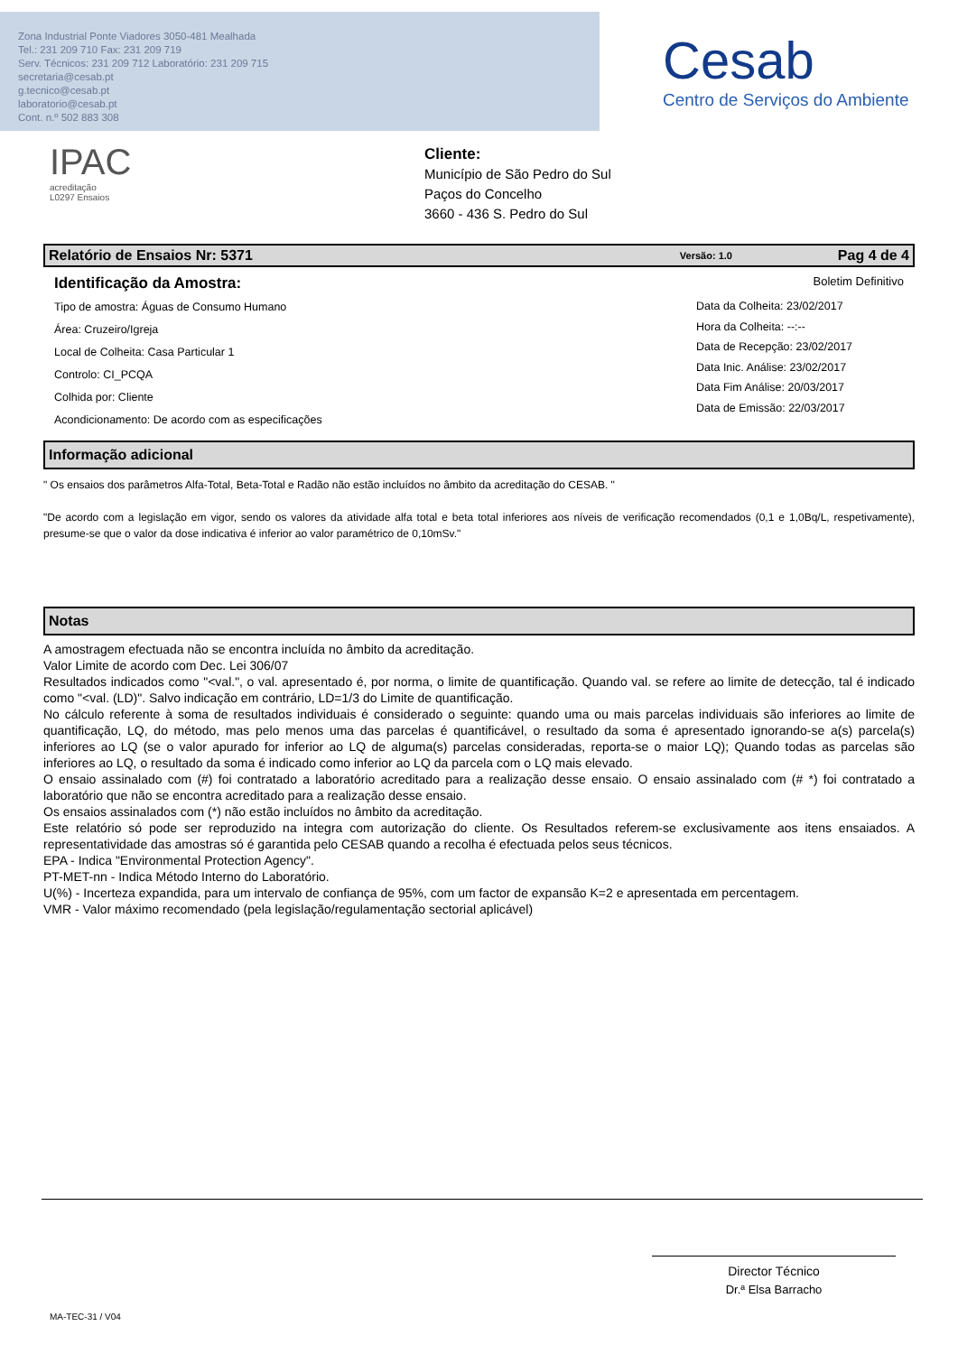Zona Industrial Ponte Viadores 3050-481 Mealhada
Tel.: 231 209 710 Fax: 231 209 719
Serv. Técnicos: 231 209 712 Laboratório: 231 209 715
secretaria@cesab.pt
g.tecnico@cesab.pt
laboratorio@cesab.pt
Cont. n.º 502 883 308
Cesab
Centro de Serviços do Ambiente
IPAC
acreditação
L0297 Ensaios
Cliente:
Município de São Pedro do Sul
Paços do Concelho
3660 - 436 S. Pedro do Sul
Relatório de Ensaios Nr: 5371 Versão: 1.0 Pag 4 de 4
Identificação da Amostra: Boletim Definitivo
Tipo de amostra: Águas de Consumo Humano
Área: Cruzeiro/Igreja
Local de Colheita: Casa Particular 1
Controlo: CI_PCQA
Colhida por: Cliente
Acondicionamento: De acordo com as especificações
Data da Colheita: 23/02/2017
Hora da Colheita: --:--
Data de Recepção: 23/02/2017
Data Inic. Análise: 23/02/2017
Data Fim Análise: 20/03/2017
Data de Emissão: 22/03/2017
Informação adicional
" Os ensaios dos parâmetros Alfa-Total, Beta-Total e Radão não estão incluídos no âmbito da acreditação do CESAB. "
"De acordo com a legislação em vigor, sendo os valores da atividade alfa total e beta total inferiores aos níveis de verificação recomendados (0,1 e 1,0Bq/L, respetivamente), presume-se que o valor da dose indicativa é inferior ao valor paramétrico de 0,10mSv."
Notas
A amostragem efectuada não se encontra incluída no âmbito da acreditação.
Valor Limite de acordo com Dec. Lei 306/07
Resultados indicados como "<val.", o val. apresentado é, por norma, o limite de quantificação. Quando val. se refere ao limite de detecção, tal é indicado como "<val. (LD)". Salvo indicação em contrário, LD=1/3 do Limite de quantificação.
No cálculo referente à soma de resultados individuais é considerado o seguinte: quando uma ou mais parcelas individuais são inferiores ao limite de quantificação, LQ, do método, mas pelo menos uma das parcelas é quantificável, o resultado da soma é apresentado ignorando-se a(s) parcela(s) inferiores ao LQ (se o valor apurado for inferior ao LQ de alguma(s) parcelas consideradas, reporta-se o maior LQ); Quando todas as parcelas são inferiores ao LQ, o resultado da soma é indicado como inferior ao LQ da parcela com o LQ mais elevado.
O ensaio assinalado com (#) foi contratado a laboratório acreditado para a realização desse ensaio. O ensaio assinalado com (# *) foi contratado a laboratório que não se encontra acreditado para a realização desse ensaio.
Os ensaios assinalados com (*) não estão incluídos no âmbito da acreditação.
Este relatório só pode ser reproduzido na integra com autorização do cliente. Os Resultados referem-se exclusivamente aos itens ensaiados. A representatividade das amostras só é garantida pelo CESAB quando a recolha é efectuada pelos seus técnicos.
EPA - Indica "Environmental Protection Agency".
PT-MET-nn - Indica Método Interno do Laboratório.
U(%) - Incerteza expandida, para um intervalo de confiança de 95%, com um factor de expansão K=2 e apresentada em percentagem.
VMR - Valor máximo recomendado (pela legislação/regulamentação sectorial aplicável)
Director Técnico
Dr.ª Elsa Barracho
MA-TEC-31 / V04